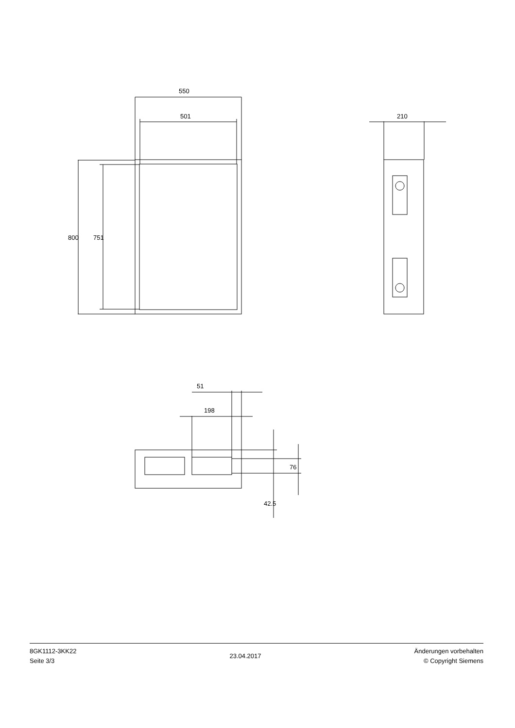550
501 210
800 751
51
198
76
42.5
8GK1112-3KK22
Seite 3/3
23.04.2017
Änderungen vorbehalten
© Copyright Siemens